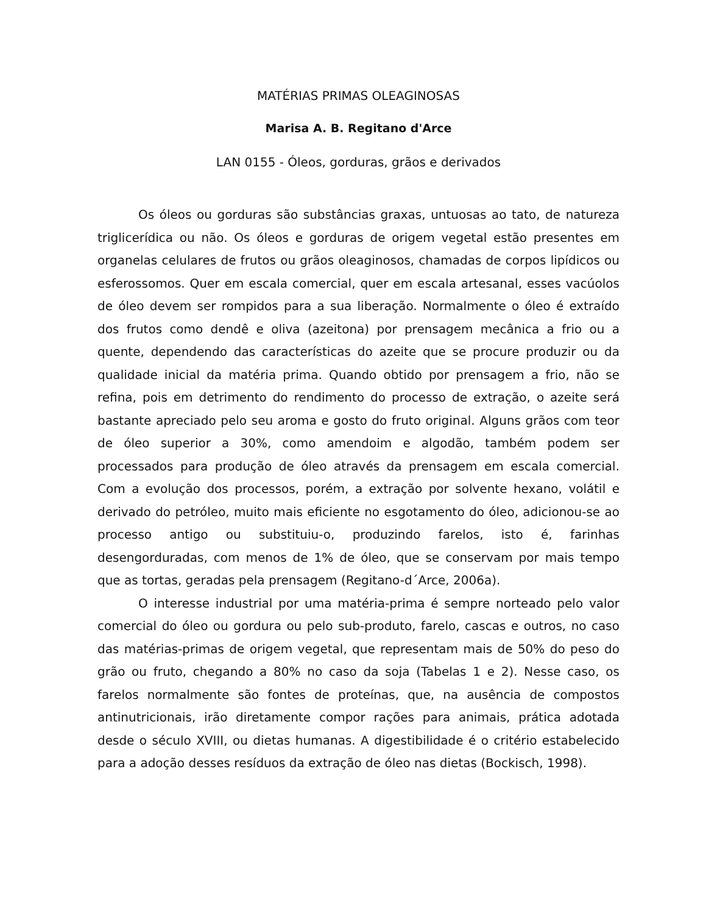MATÉRIAS PRIMAS OLEAGINOSAS
Marisa A. B. Regitano d'Arce
LAN 0155 - Óleos, gorduras, grãos e derivados
Os óleos ou gorduras são substâncias graxas, untuosas ao tato, de natureza triglicerídica ou não. Os óleos e gorduras de origem vegetal estão presentes em organelas celulares de frutos ou grãos oleaginosos, chamadas de corpos lipídicos ou esferossomos. Quer em escala comercial, quer em escala artesanal, esses vacúolos de óleo devem ser rompidos para a sua liberação. Normalmente o óleo é extraído dos frutos como dendê e oliva (azeitona) por prensagem mecânica a frio ou a quente, dependendo das características do azeite que se procure produzir ou da qualidade inicial da matéria prima. Quando obtido por prensagem a frio, não se refina, pois em detrimento do rendimento do processo de extração, o azeite será bastante apreciado pelo seu aroma e gosto do fruto original. Alguns grãos com teor de óleo superior a 30%, como amendoim e algodão, também podem ser processados para produção de óleo através da prensagem em escala comercial. Com a evolução dos processos, porém, a extração por solvente hexano, volátil e derivado do petróleo, muito mais eficiente no esgotamento do óleo, adicionou-se ao processo antigo ou substituiu-o, produzindo farelos, isto é, farinhas desengorduradas, com menos de 1% de óleo, que se conservam por mais tempo que as tortas, geradas pela prensagem (Regitano-d´Arce, 2006a).
O interesse industrial por uma matéria-prima é sempre norteado pelo valor comercial do óleo ou gordura ou pelo sub-produto, farelo, cascas e outros, no caso das matérias-primas de origem vegetal, que representam mais de 50% do peso do grão ou fruto, chegando a 80% no caso da soja (Tabelas 1 e 2). Nesse caso, os farelos normalmente são fontes de proteínas, que, na ausência de compostos antinutricionais, irão diretamente compor rações para animais, prática adotada desde o século XVIII, ou dietas humanas. A digestibilidade é o critério estabelecido para a adoção desses resíduos da extração de óleo nas dietas (Bockisch, 1998).